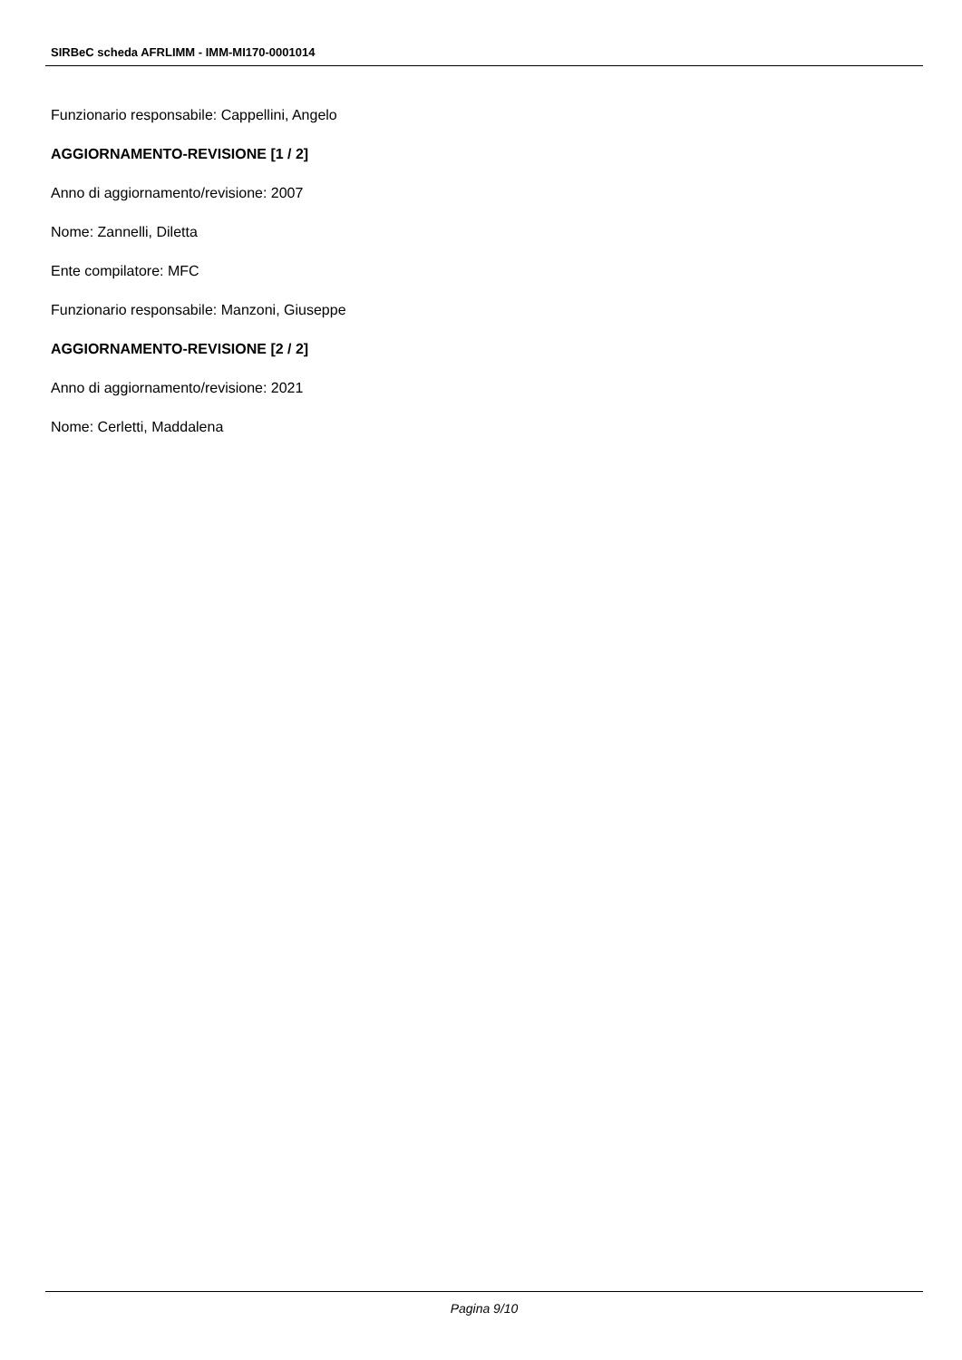SIRBeC scheda AFRLIMM - IMM-MI170-0001014
Funzionario responsabile: Cappellini, Angelo
AGGIORNAMENTO-REVISIONE [1 / 2]
Anno di aggiornamento/revisione: 2007
Nome: Zannelli, Diletta
Ente compilatore: MFC
Funzionario responsabile: Manzoni, Giuseppe
AGGIORNAMENTO-REVISIONE [2 / 2]
Anno di aggiornamento/revisione: 2021
Nome: Cerletti, Maddalena
Pagina 9/10